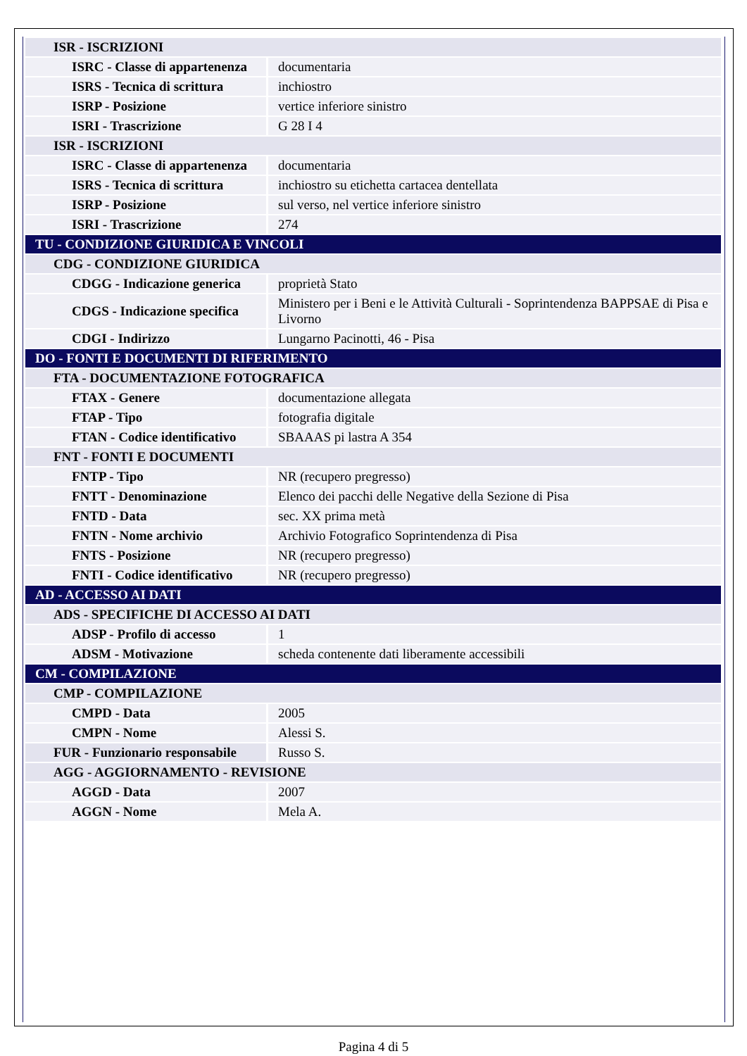| ISR - ISCRIZIONI | |
| ISRC - Classe di appartenenza | documentaria |
| ISRS - Tecnica di scrittura | inchiostro |
| ISRP - Posizione | vertice inferiore sinistro |
| ISRI - Trascrizione | G 28 I 4 |
| ISR - ISCRIZIONI | |
| ISRC - Classe di appartenenza | documentaria |
| ISRS - Tecnica di scrittura | inchiostro su etichetta cartacea dentellata |
| ISRP - Posizione | sul verso, nel vertice inferiore sinistro |
| ISRI - Trascrizione | 274 |
| TU - CONDIZIONE GIURIDICA E VINCOLI | |
| CDG - CONDIZIONE GIURIDICA | |
| CDGG - Indicazione generica | proprietà Stato |
| CDGS - Indicazione specifica | Ministero per i Beni e le Attività Culturali - Soprintendenza BAPPSAE di Pisa e Livorno |
| CDGI - Indirizzo | Lungarno Pacinotti, 46 - Pisa |
| DO - FONTI E DOCUMENTI DI RIFERIMENTO | |
| FTA - DOCUMENTAZIONE FOTOGRAFICA | |
| FTAX - Genere | documentazione allegata |
| FTAP - Tipo | fotografia digitale |
| FTAN - Codice identificativo | SBAAAS pi lastra A 354 |
| FNT - FONTI E DOCUMENTI | |
| FNTP - Tipo | NR (recupero pregresso) |
| FNTT - Denominazione | Elenco dei pacchi delle Negative della Sezione di Pisa |
| FNTD - Data | sec. XX prima metà |
| FNTN - Nome archivio | Archivio Fotografico Soprintendenza di Pisa |
| FNTS - Posizione | NR (recupero pregresso) |
| FNTI - Codice identificativo | NR (recupero pregresso) |
| AD - ACCESSO AI DATI | |
| ADS - SPECIFICHE DI ACCESSO AI DATI | |
| ADSP - Profilo di accesso | 1 |
| ADSM - Motivazione | scheda contenente dati liberamente accessibili |
| CM - COMPILAZIONE | |
| CMP - COMPILAZIONE | |
| CMPD - Data | 2005 |
| CMPN - Nome | Alessi S. |
| FUR - Funzionario responsabile | Russo S. |
| AGG - AGGIORNAMENTO - REVISIONE | |
| AGGD - Data | 2007 |
| AGGN - Nome | Mela A. |
Pagina 4 di 5